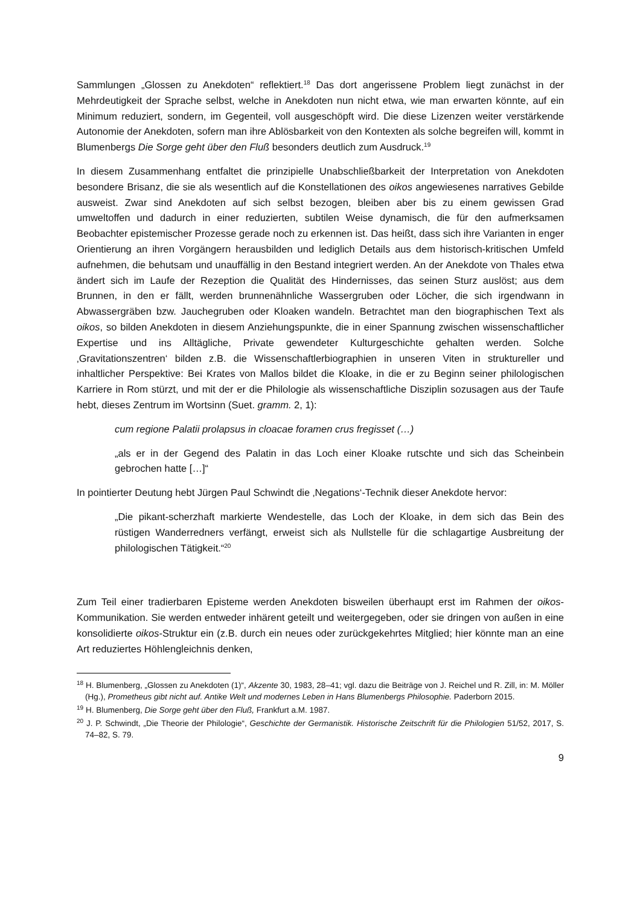Sammlungen „Glossen zu Anekdoten“ reflektiert.<sup>18</sup> Das dort angerissene Problem liegt zunächst in der Mehrdeutigkeit der Sprache selbst, welche in Anekdoten nun nicht etwa, wie man erwarten könnte, auf ein Minimum reduziert, sondern, im Gegenteil, voll ausgeschöpft wird. Die diese Lizenzen weiter verstärkende Autonomie der Anekdoten, sofern man ihre Ablösbarkeit von den Kontexten als solche begreifen will, kommt in Blumenbergs Die Sorge geht über den Fluß besonders deutlich zum Ausdruck.<sup>19</sup>
In diesem Zusammenhang entfaltet die prinzipielle Unabschließbarkeit der Interpretation von Anekdoten besondere Brisanz, die sie als wesentlich auf die Konstellationen des oikos angewiesenes narratives Gebilde ausweist. Zwar sind Anekdoten auf sich selbst bezogen, bleiben aber bis zu einem gewissen Grad umweltoffen und dadurch in einer reduzierten, subtilen Weise dynamisch, die für den aufmerksamen Beobachter epistemischer Prozesse gerade noch zu erkennen ist. Das heißt, dass sich ihre Varianten in enger Orientierung an ihren Vorgängern herausbilden und lediglich Details aus dem historisch-kritischen Umfeld aufnehmen, die behutsam und unauffällig in den Bestand integriert werden. An der Anekdote von Thales etwa ändert sich im Laufe der Rezeption die Qualität des Hindernisses, das seinen Sturz auslöst; aus dem Brunnen, in den er fällt, werden brunnenähnliche Wassergruben oder Löcher, die sich irgendwann in Abwassergräben bzw. Jauchegruben oder Kloaken wandeln. Betrachtet man den biographischen Text als oikos, so bilden Anekdoten in diesem Anziehungspunkte, die in einer Spannung zwischen wissenschaftlicher Expertise und ins Alltägliche, Private gewendeter Kulturgeschichte gehalten werden. Solche ‚Gravitationszentren‘ bilden z.B. die Wissenschaftlerbiographien in unseren Viten in struktureller und inhaltlicher Perspektive: Bei Krates von Mallos bildet die Kloake, in die er zu Beginn seiner philologischen Karriere in Rom stürzt, und mit der er die Philologie als wissenschaftliche Disziplin sozusagen aus der Taufe hebt, dieses Zentrum im Wortsinn (Suet. gramm. 2, 1):
cum regione Palatii prolapsus in cloacae foramen crus fregisset (…)
„als er in der Gegend des Palatin in das Loch einer Kloake rutschte und sich das Scheinbein gebrochen hatte […]“
In pointierter Deutung hebt Jürgen Paul Schwindt die ‚Negations‘-Technik dieser Anekdote hervor:
„Die pikant-scherzhaft markierte Wendestelle, das Loch der Kloake, in dem sich das Bein des rüstigen Wanderredners verfängt, erweist sich als Nullstelle für die schlagartige Ausbreitung der philologischen Tätigkeit.“<sup>20</sup>
Zum Teil einer tradierbaren Episteme werden Anekdoten bisweilen überhaupt erst im Rahmen der oikos-Kommunikation. Sie werden entweder inhärent geteilt und weitergegeben, oder sie dringen von außen in eine konsolidierte oikos-Struktur ein (z.B. durch ein neues oder zurückgekehrtes Mitglied; hier könnte man an eine Art reduziertes Höhlengleichnis denken,
<sup>18</sup> H. Blumenberg, „Glossen zu Anekdoten (1)“, Akzente 30, 1983, 28–41; vgl. dazu die Beiträge von J. Reichel und R. Zill, in: M. Möller (Hg.), Prometheus gibt nicht auf. Antike Welt und modernes Leben in Hans Blumenbergs Philosophie. Paderborn 2015.
<sup>19</sup> H. Blumenberg, Die Sorge geht über den Fluß, Frankfurt a.M. 1987.
<sup>20</sup> J. P. Schwindt, „Die Theorie der Philologie“, Geschichte der Germanistik. Historische Zeitschrift für die Philologien 51/52, 2017, S. 74–82, S. 79.
9